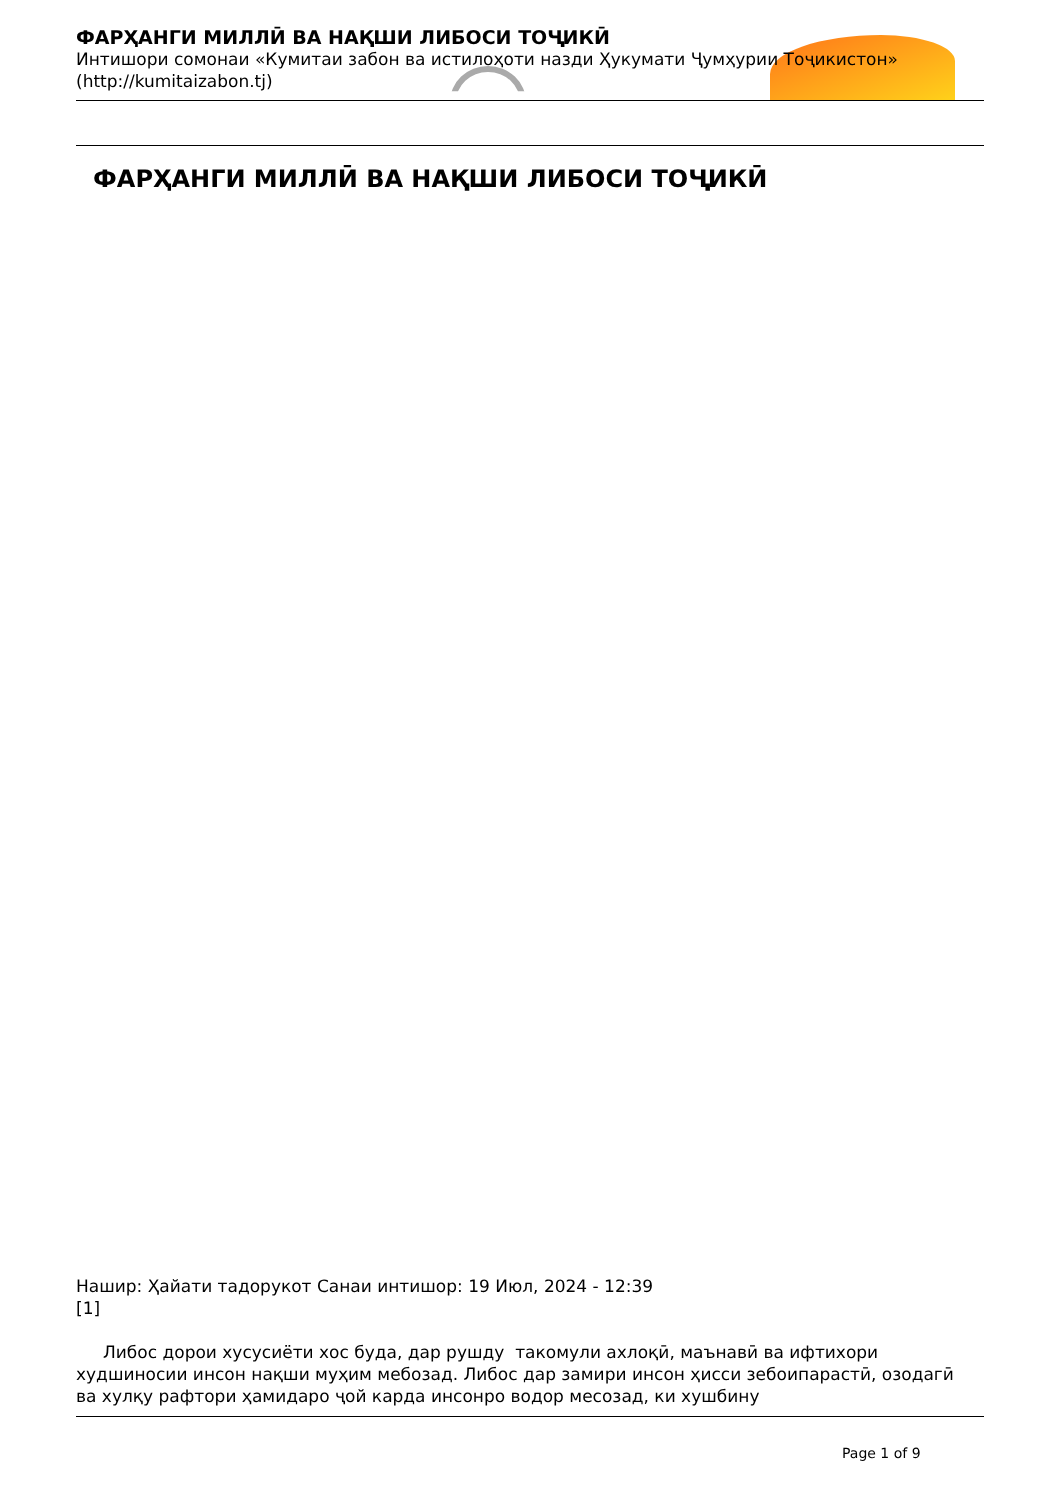ФАРҲАНГИ МИЛЛӢ ВА НАҚШИ ЛИБОСИ ТОҶИКӢ
Интишори сомонаи «Кумитаи забон ва истилоҳоти назди Ҳукумати Ҷумҳурии Тоҷикистон»
(http://kumitaizabon.tj)
ФАРҲАНГИ МИЛЛӢ ВА НАҚШИ ЛИБОСИ ТОҶИКӢ
Нашир: Ҳайати тадорукот Санаи интишор: 19 Июл, 2024 - 12:39
[1]
Либос дорои хусусиёти хос буда, дар рушду такомули ахлоқӣ, маънавӣ ва ифтихори худшиносии инсон нақши муҳим мебозад. Либос дар замири инсон ҳисси зебоипарастӣ, озодагӣ ва хулқу рафтори ҳамидаро ҷой карда инсонро водор месозад, ки хушбину
Page 1 of 9